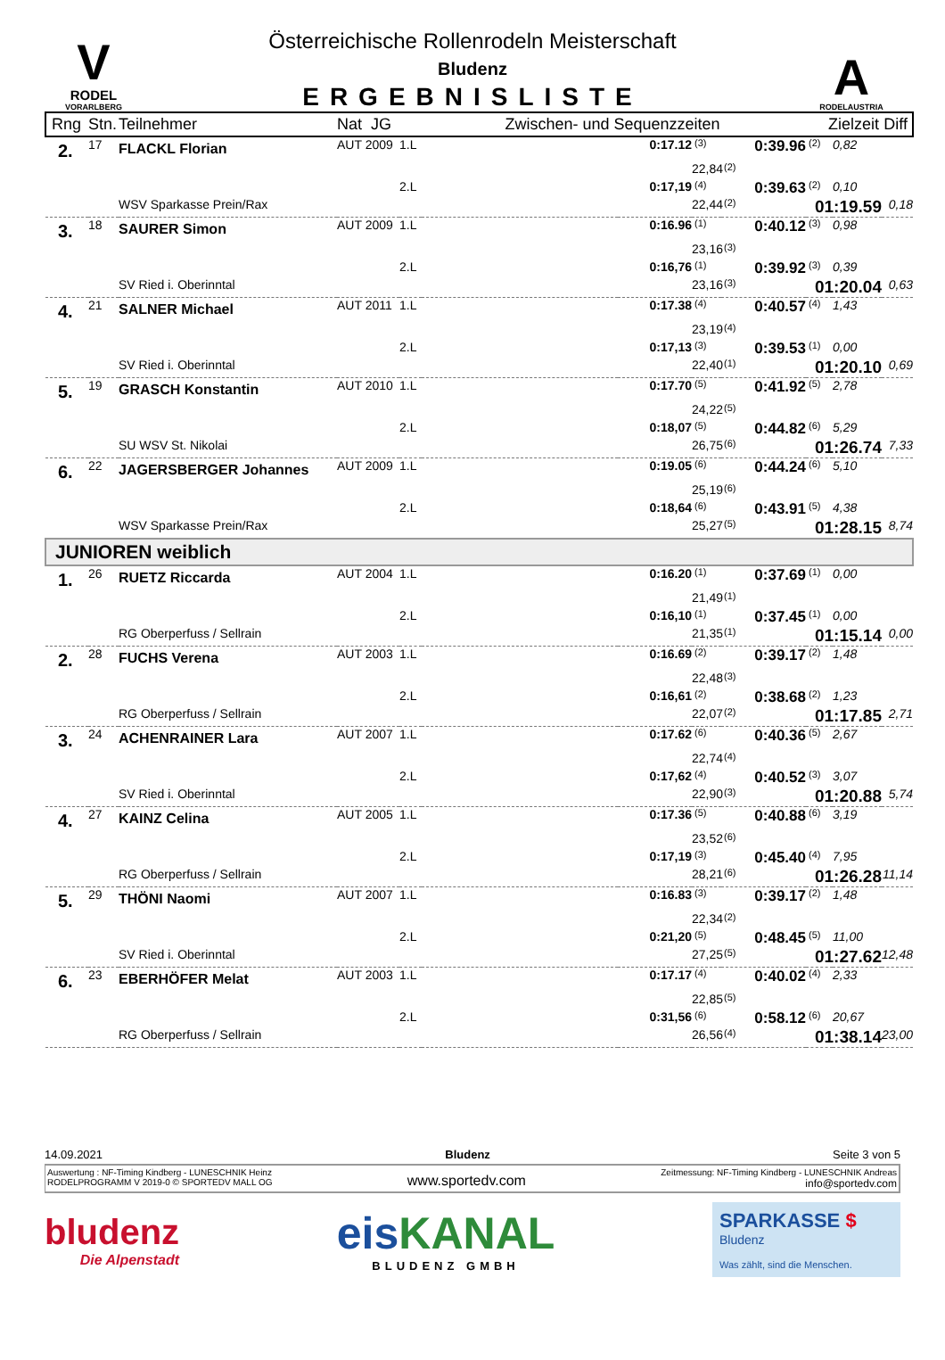V
RODEL
VORARLBERG
Österreichische Rollenrodeln Meisterschaft
Bludenz
ERGEBNISLISTE
A
RODELAUSTRIA
| Rng | Stn. | Teilnehmer | Nat JG | Zwischen- und Sequenzzeiten | Zielzeit | Diff |
| --- | --- | --- | --- | --- | --- | --- |
| 2. | 17 | FLACKL Florian | AUT 2009 | 1.L | | 0:17.12 | (3) | 0:39.96 | (2) | 0,82 | |
| | | | | | | | 22,84 | (2) | | | |
| | | | | 2.L | | 0:17,19 | (4) | 0:39.63 | (2) | 0,10 | |
| | | WSV Sparkasse Prein/Rax | | | | | 22,44 | (2) | 01:19.59 | | 0,18 |
| 3. | 18 | SAURER Simon | AUT 2009 | 1.L | | 0:16.96 | (1) | 0:40.12 | (3) | 0,98 | |
| | | | | | | | 23,16 | (3) | | | |
| | | | | 2.L | | 0:16,76 | (1) | 0:39.92 | (3) | 0,39 | |
| | | SV Ried i. Oberinntal | | | | | 23,16 | (3) | 01:20.04 | | 0,63 |
| 4. | 21 | SALNER Michael | AUT 2011 | 1.L | | 0:17.38 | (4) | 0:40.57 | (4) | 1,43 | |
| | | | | | | | 23,19 | (4) | | | |
| | | | | 2.L | | 0:17,13 | (3) | 0:39.53 | (1) | 0,00 | |
| | | SV Ried i. Oberinntal | | | | | 22,40 | (1) | 01:20.10 | | 0,69 |
| 5. | 19 | GRASCH Konstantin | AUT 2010 | 1.L | | 0:17.70 | (5) | 0:41.92 | (5) | 2,78 | |
| | | | | | | | 24,22 | (5) | | | |
| | | | | 2.L | | 0:18,07 | (5) | 0:44.82 | (6) | 5,29 | |
| | | SU WSV St. Nikolai | | | | | 26,75 | (6) | 01:26.74 | | 7,33 |
| 6. | 22 | JAGERSBERGER Johannes | AUT 2009 | 1.L | | 0:19.05 | (6) | 0:44.24 | (6) | 5,10 | |
| | | | | | | | 25,19 | (6) | | | |
| | | | | 2.L | | 0:18,64 | (6) | 0:43.91 | (5) | 4,38 | |
| | | WSV Sparkasse Prein/Rax | | | | | 25,27 | (5) | 01:28.15 | | 8,74 |
| JUNIOREN weiblich | | | | | | | | | | | |
| 1. | 26 | RUETZ Riccarda | AUT 2004 | 1.L | | 0:16.20 | (1) | 0:37.69 | (1) | 0,00 | |
| | | | | | | | 21,49 | (1) | | | |
| | | | | 2.L | | 0:16,10 | (1) | 0:37.45 | (1) | 0,00 | |
| | | RG Oberperfuss / Sellrain | | | | | 21,35 | (1) | 01:15.14 | | 0,00 |
| 2. | 28 | FUCHS Verena | AUT 2003 | 1.L | | 0:16.69 | (2) | 0:39.17 | (2) | 1,48 | |
| | | | | | | | 22,48 | (3) | | | |
| | | | | 2.L | | 0:16,61 | (2) | 0:38.68 | (2) | 1,23 | |
| | | RG Oberperfuss / Sellrain | | | | | 22,07 | (2) | 01:17.85 | | 2,71 |
| 3. | 24 | ACHENRAINER Lara | AUT 2007 | 1.L | | 0:17.62 | (6) | 0:40.36 | (5) | 2,67 | |
| | | | | | | | 22,74 | (4) | | | |
| | | | | 2.L | | 0:17,62 | (4) | 0:40.52 | (3) | 3,07 | |
| | | SV Ried i. Oberinntal | | | | | 22,90 | (3) | 01:20.88 | | 5,74 |
| 4. | 27 | KAINZ Celina | AUT 2005 | 1.L | | 0:17.36 | (5) | 0:40.88 | (6) | 3,19 | |
| | | | | | | | 23,52 | (6) | | | |
| | | | | 2.L | | 0:17,19 | (3) | 0:45.40 | (4) | 7,95 | |
| | | RG Oberperfuss / Sellrain | | | | | 28,21 | (6) | 01:26.28 | | 11,14 |
| 5. | 29 | THÖNI Naomi | AUT 2007 | 1.L | | 0:16.83 | (3) | 0:39.17 | (2) | 1,48 | |
| | | | | | | | 22,34 | (2) | | | |
| | | | | 2.L | | 0:21,20 | (5) | 0:48.45 | (5) | 11,00 | |
| | | SV Ried i. Oberinntal | | | | | 27,25 | (5) | 01:27.62 | | 12,48 |
| 6. | 23 | EBERHÖFER Melat | AUT 2003 | 1.L | | 0:17.17 | (4) | 0:40.02 | (4) | 2,33 | |
| | | | | | | | 22,85 | (5) | | | |
| | | | | 2.L | | 0:31,56 | (6) | 0:58.12 | (6) | 20,67 | |
| | | RG Oberperfuss / Sellrain | | | | | 26,56 | (4) | 01:38.14 | | 23,00 |
14.09.2021 Bludenz Seite 3 von 5
Auswertung : NF-Timing Kindberg - LUNESCHNIK Heinz
RODELPROGRAMM V 2019-0 © SPORTEDV MALL OG
www.sportedv.com
Zeitmessung: NF-Timing Kindberg - LUNESCHNIK Andreas
info@sportedv.com
bludenz
Die Alpenstadt
eis KANAL
BLUDENZ GMBH
SPARKASSE $
Bludenz
Was zählt, sind die Menschen.